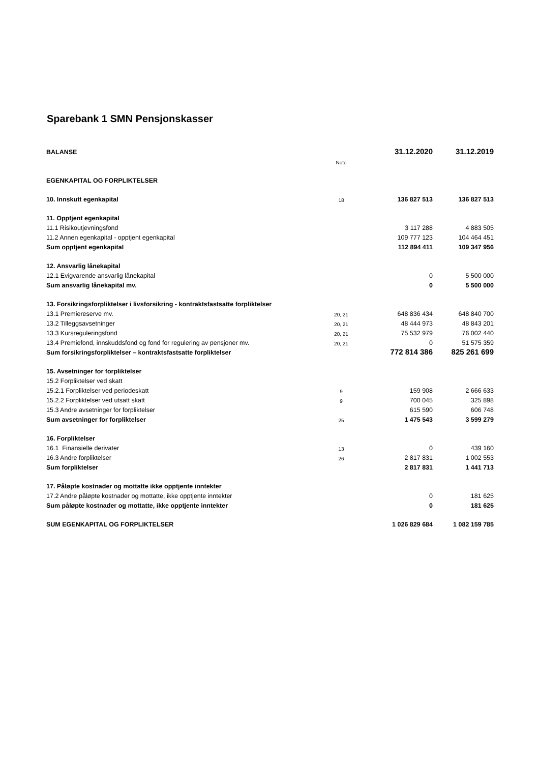Sparebank 1 SMN Pensjonskasser
| BALANSE | | | 31.12.2020 | 31.12.2019 |
| | Note | | | |
| EGENKAPITAL OG FORPLIKTELSER | | | | |
| 10. Innskutt egenkapital | 18 | | 136 827 513 | 136 827 513 |
| 11. Opptjent egenkapital | | | | |
| 11.1 Risikoutjevningsfond | | | 3 117 288 | 4 883 505 |
| 11.2 Annen egenkapital - opptjent egenkapital | | | 109 777 123 | 104 464 451 |
| Sum opptjent egenkapital | | | 112 894 411 | 109 347 956 |
| 12. Ansvarlig lånekapital | | | | |
| 12.1 Evigvarende ansvarlig lånekapital | | | 0 | 5 500 000 |
| Sum ansvarlig lånekapital mv. | | | 0 | 5 500 000 |
| 13. Forsikringsforpliktelser i livsforsikring - kontraktsfastsatte forpliktelser | | | | |
| 13.1 Premiereserve mv. | 20, 21 | | 648 836 434 | 648 840 700 |
| 13.2 Tilleggsavsetninger | 20, 21 | | 48 444 973 | 48 843 201 |
| 13.3 Kursreguleringsfond | 20, 21 | | 75 532 979 | 76 002 440 |
| 13.4 Premiefond, innskuddsfond og fond for regulering av pensjoner mv. | 20, 21 | | 0 | 51 575 359 |
| Sum forsikringsforpliktelser – kontraktsfastsatte forpliktelser | | | 772 814 386 | 825 261 699 |
| 15. Avsetninger for forpliktelser | | | | |
| 15.2 Forpliktelser ved skatt | | | | |
| 15.2.1 Forpliktelser ved periodeskatt | 9 | | 159 908 | 2 666 633 |
| 15.2.2 Forpliktelser ved utsatt skatt | 9 | | 700 045 | 325 898 |
| 15.3 Andre avsetninger for forpliktelser | | | 615 590 | 606 748 |
| Sum avsetninger for forpliktelser | 25 | | 1 475 543 | 3 599 279 |
| 16. Forpliktelser | | | | |
| 16.1 Finansielle derivater | 13 | | 0 | 439 160 |
| 16.3 Andre forpliktelser | 26 | | 2 817 831 | 1 002 553 |
| Sum forpliktelser | | | 2 817 831 | 1 441 713 |
| 17. Påløpte kostnader og mottatte ikke opptjente inntekter | | | | |
| 17.2 Andre påløpte kostnader og mottatte, ikke opptjente inntekter | | | 0 | 181 625 |
| Sum påløpte kostnader og mottatte, ikke opptjente inntekter | | | 0 | 181 625 |
| SUM EGENKAPITAL OG FORPLIKTELSER | | | 1 026 829 684 | 1 082 159 785 |